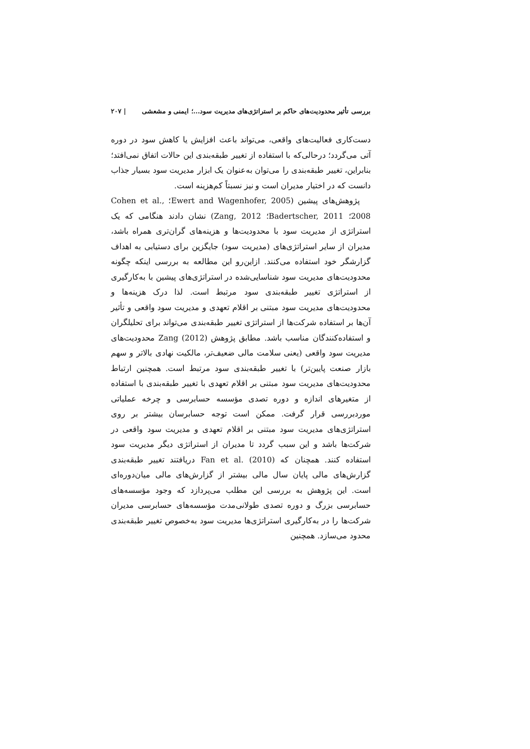بررسی تأثیر محدودیت‌های حاکم بر استراتژی‌های مدیریت سود...؛ ایمنی و مشعشی | ۲۰۷
دست‌کاری فعالیت‌های واقعی، می‌تواند باعث افزایش یا کاهش سود در دوره آتی می‌گردد؛ درحالی‌که با استفاده از تغییر طبقه‌بندی این حالات اتفاق نمی‌افتد؛ بنابراین، تغییر طبقه‌بندی را می‌توان به‌عنوان یک ابزار مدیریت سود بسیار جذاب دانست که در اختیار مدیران است و نیز نسبتاً کم‌هزینه است.
پژوهش‌های پیشین (Ewert and Wagenhofer, 2005؛ Cohen et al., 2008؛ Badertscher, 2011؛ Zang, 2012) نشان دادند هنگامی که یک استراتژی از مدیریت سود با محدودیت‌ها و هزینه‌های گران‌تری همراه باشد، مدیران از سایر استراتژی‌های (مدیریت سود) جایگزین برای دستیابی به اهداف گزارشگر خود استفاده می‌کنند. ازاین‌رو این مطالعه به بررسی اینکه چگونه محدودیت‌های مدیریت سود شناسایی‌شده در استراتژی‌های پیشین با به‌کارگیری از استراتژی تغییر طبقه‌بندی سود مرتبط است. لذا درک هزینه‌ها و محدودیت‌های مدیریت سود مبتنی بر اقلام تعهدی و مدیریت سود واقعی و تأثیر آن‌ها بر استفاده شرکت‌ها از استراتژی تغییر طبقه‌بندی می‌تواند برای تحلیلگران و استفاده‌کنندگان مناسب باشد. مطابق پژوهش Zang (2012) محدودیت‌های مدیریت سود واقعی (یعنی سلامت مالی ضعیف‌تر، مالکیت نهادی بالاتر و سهم بازار صنعت پایین‌تر) با تغییر طبقه‌بندی سود مرتبط است. همچنین ارتباط محدودیت‌های مدیریت سود مبتنی بر اقلام تعهدی با تغییر طبقه‌بندی با استفاده از متغیرهای اندازه و دوره تصدی مؤسسه حسابرسی و چرخه عملیاتی موردبررسی قرار گرفت. ممکن است توجه حسابرسان بیشتر بر روی استراتژی‌های مدیریت سود مبتنی بر اقلام تعهدی و مدیریت سود واقعی در شرکت‌ها باشد و این سبب گردد تا مدیران از استراتژی دیگر مدیریت سود استفاده کنند. همچنان که Fan et al. (2010) دریافتند تغییر طبقه‌بندی گزارش‌های مالی پایان سال مالی بیشتر از گزارش‌های مالی میان‌دوره‌ای است. این پژوهش به بررسی این مطلب می‌پردازد که وجود مؤسسه‌های حسابرسی بزرگ و دوره تصدی طولانی‌مدت مؤسسه‌های حسابرسی مدیران شرکت‌ها را در به‌کارگیری استراتژی‌ها مدیریت سود به‌خصوص تغییر طبقه‌بندی محدود می‌سازد. همچنین